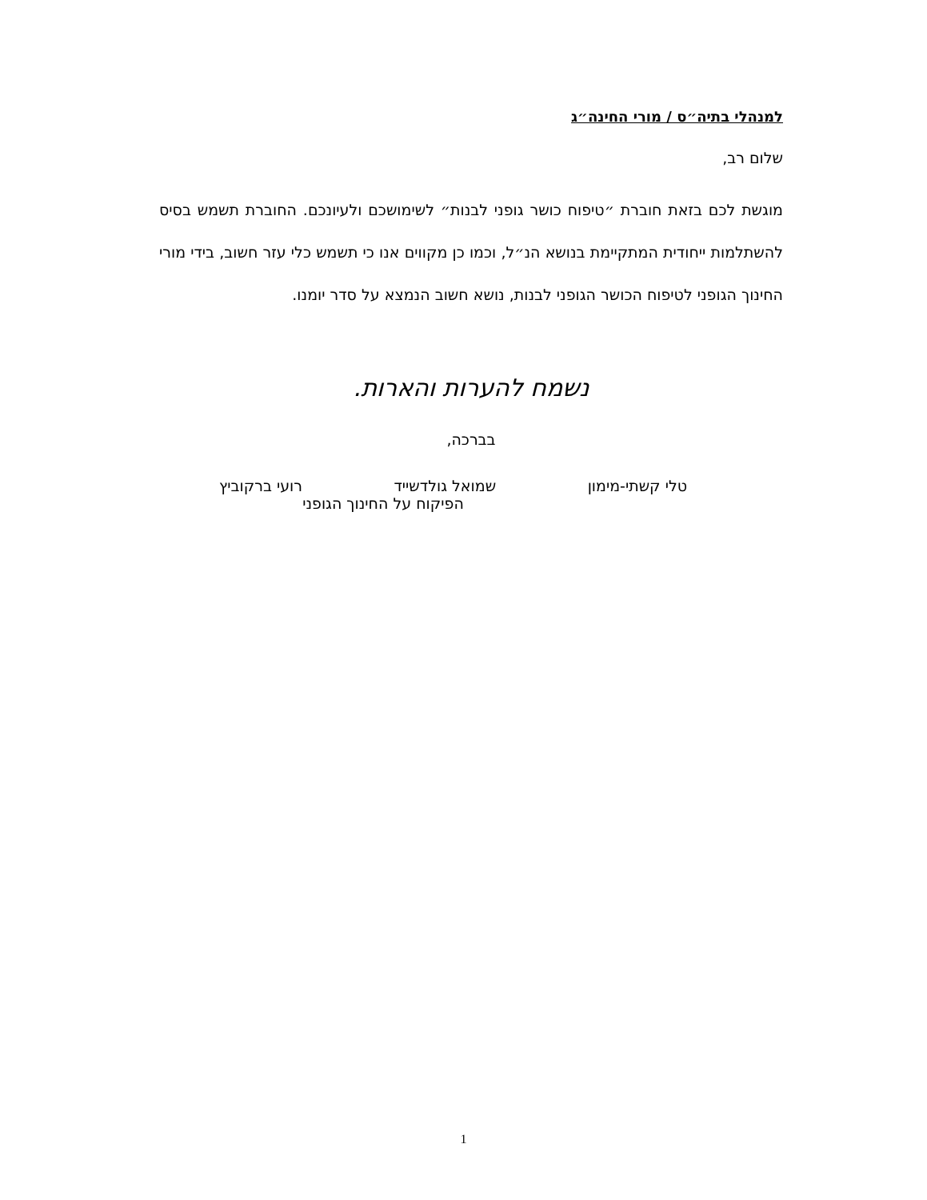למנהלי בתיה״ס / מורי החינה״ג
שלום רב,
מוגשת לכם בזאת חוברת ״טיפוח כושר גופני לבנות״ לשימושכם ולעיונכם. החוברת תשמש בסיס להשתלמות ייחודית המתקיימת בנושא הנ״ל, וכמו כן מקווים אנו כי תשמש כלי עזר חשוב, בידי מורי החינוך הגופני לטיפוח הכושר הגופני לבנות, נושא חשוב הנמצא על סדר יומנו.
נשמח להערות והארות.
בברכה,
טלי קשתי-מימון שמואל גולדשייד רועי ברקוביץ
הפיקוח על החינוך הגופני
1